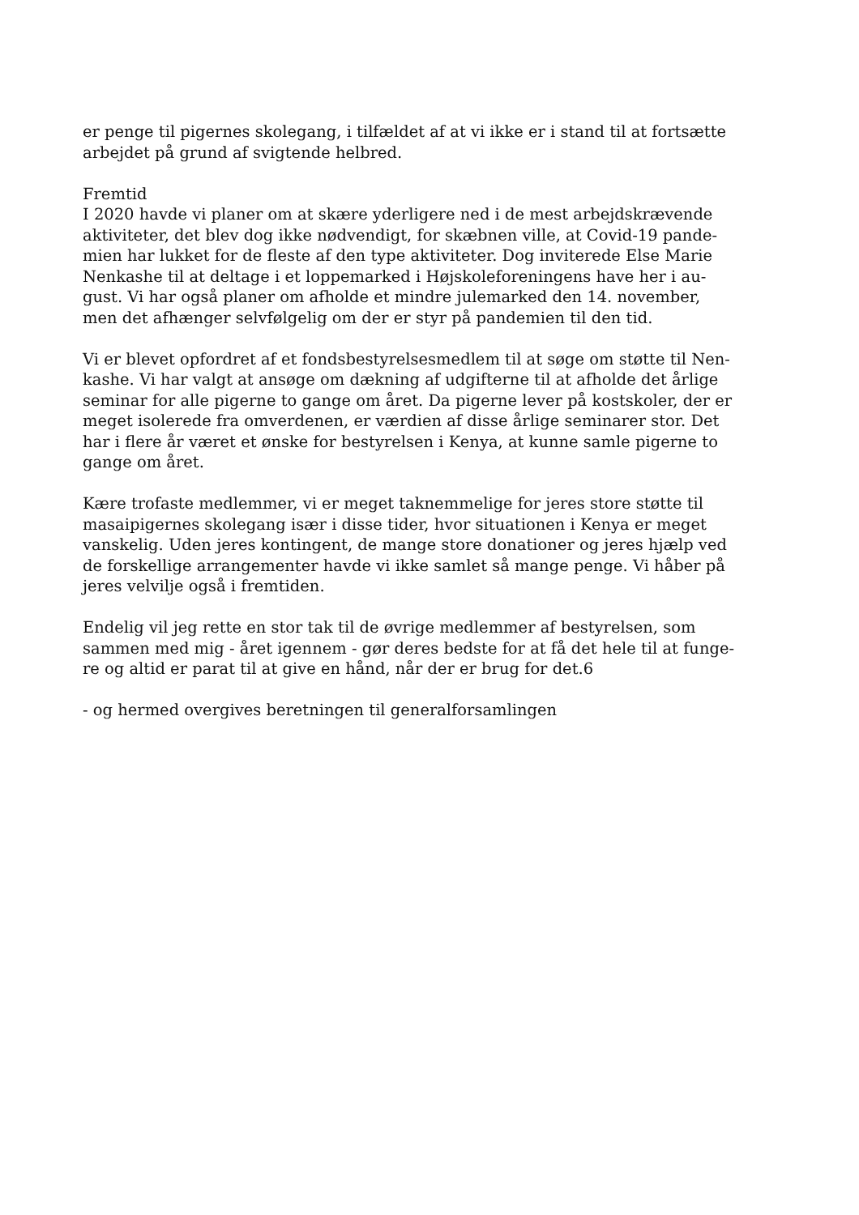er penge til pigernes skolegang, i tilfældet af at vi ikke er i stand til at fortsætte
arbejdet på grund af svigtende helbred.
Fremtid
I 2020 havde vi planer om at skære yderligere ned i de mest arbejdskrævende
aktiviteter, det blev dog ikke nødvendigt, for skæbnen ville, at Covid-19 pande-
mien har lukket for de fleste af den type aktiviteter. Dog inviterede Else Marie
Nenkashe til at deltage i et loppemarked i Højskoleforeningens have her i au-
gust. Vi har også planer om afholde et mindre julemarked den 14. november,
men det afhænger selvfølgelig om der er styr på pandemien til den tid.
Vi er blevet opfordret af et fondsbestyrelsesmedlem til at søge om støtte til Nen-
kashe. Vi har valgt at ansøge om dækning af udgifterne til at afholde det årlige
seminar for alle pigerne to gange om året. Da pigerne lever på kostskoler, der er
meget isolerede fra omverdenen, er værdien af disse årlige seminarer stor. Det
har i flere år været et ønske for bestyrelsen i Kenya, at kunne samle pigerne to
gange om året.
Kære trofaste medlemmer, vi er meget taknemmelige for jeres store støtte til
masaipigernes skolegang især i disse tider, hvor situationen i Kenya er meget
vanskelig. Uden jeres kontingent, de mange store donationer og jeres hjælp ved
de forskellige arrangementer havde vi ikke samlet så mange penge. Vi håber på
jeres velvilje også i fremtiden.
Endelig vil jeg rette en stor tak til de øvrige medlemmer af bestyrelsen, som
sammen med mig - året igennem - gør deres bedste for at få det hele til at funge-
re og altid er parat til at give en hånd, når der er brug for det.6
- og hermed overgives beretningen til generalforsamlingen